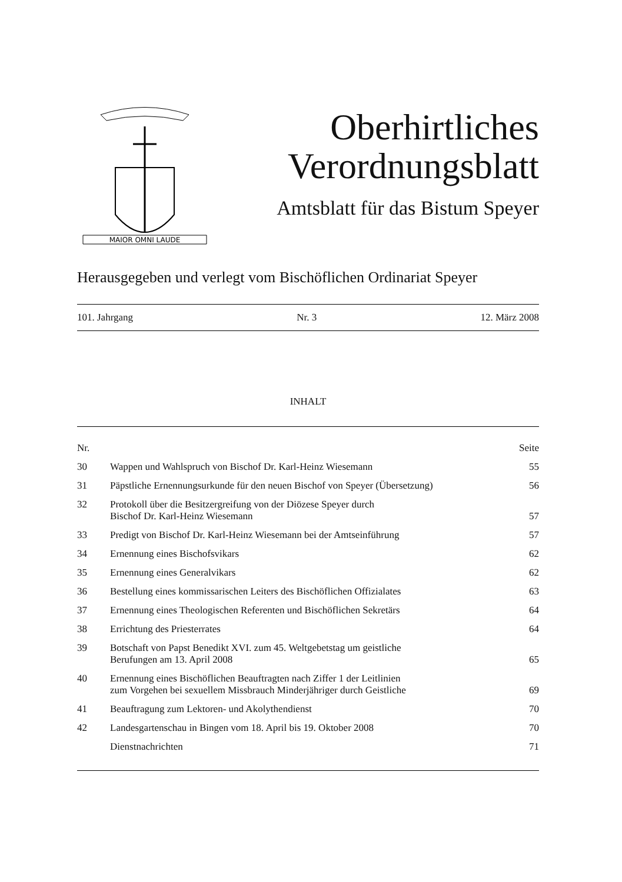MAIOR OMNI LAUDE
Oberhirtliches
Verordnungsblatt
Amtsblatt für das Bistum Speyer
Herausgegeben und verlegt vom Bischöflichen Ordinariat Speyer
101. Jahrgang Nr. 3 12. März 2008
INHALT
| Nr. | | Seite |
| --- | --- | --- |
| 30 | Wappen und Wahlspruch von Bischof Dr. Karl-Heinz Wiesemann | 55 |
| 31 | Päpstliche Ernennungsurkunde für den neuen Bischof von Speyer (Übersetzung) | 56 |
| 32 | Protokoll über die Besitzergreifung von der Diözese Speyer durch Bischof Dr. Karl-Heinz Wiesemann | 57 |
| 33 | Predigt von Bischof Dr. Karl-Heinz Wiesemann bei der Amtseinführung | 57 |
| 34 | Ernennung eines Bischofsvikars | 62 |
| 35 | Ernennung eines Generalvikars | 62 |
| 36 | Bestellung eines kommissarischen Leiters des Bischöflichen Offizialates | 63 |
| 37 | Ernennung eines Theologischen Referenten und Bischöflichen Sekretärs | 64 |
| 38 | Errichtung des Priesterrates | 64 |
| 39 | Botschaft von Papst Benedikt XVI. zum 45. Weltgebetstag um geistliche Berufungen am 13. April 2008 | 65 |
| 40 | Ernennung eines Bischöflichen Beauftragten nach Ziffer 1 der Leitlinien zum Vorgehen bei sexuellem Missbrauch Minderjähriger durch Geistliche | 69 |
| 41 | Beauftragung zum Lektoren- und Akolythendienst | 70 |
| 42 | Landesgartenschau in Bingen vom 18. April bis 19. Oktober 2008 | 70 |
| | Dienstnachrichten | 71 |